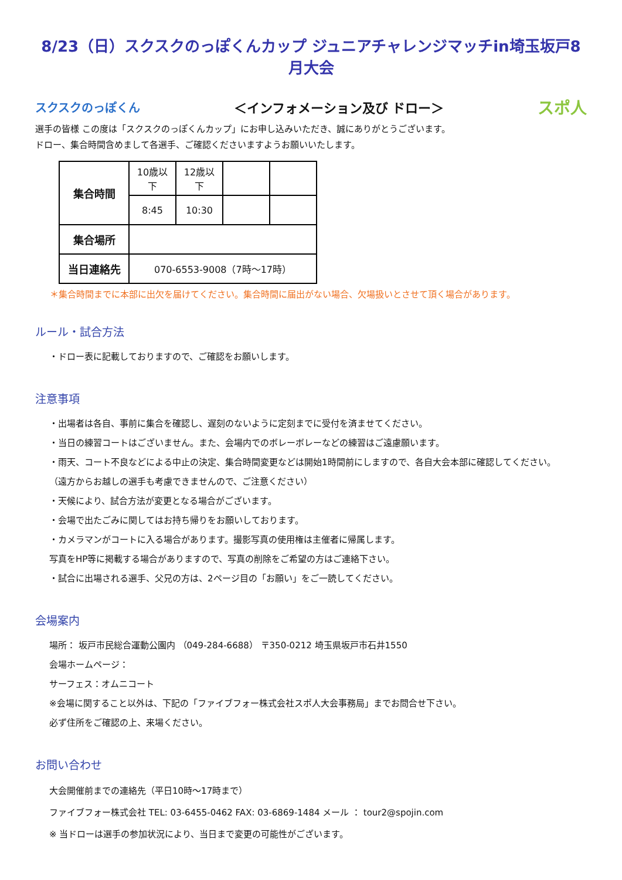8/23（日）スクスクのっぽくんカップ ジュニアチャレンジマッチin埼玉坂戸8月大会
スクスクのっぽくん ＜インフォメーション及び ドロー＞ スポ人
選手の皆様 この度は「スクスクのっぽくんカップ」にお申し込みいただき、誠にありがとうございます。
ドロー、集合時間含めまして各選手、ご確認くださいますようお願いいたします。
| 集合時間 | 10歳以下 | 12歳以下 | | |
| | 8:45 | 10:30 | | |
| 集合場所 | | | | |
| 当日連絡先 | 070-6553-9008（7時～17時） | | | |
＊集合時間までに本部に出欠を届けてください。集合時間に届出がない場合、欠場扱いとさせて頂く場合があります。
ルール・試合方法
・ドロー表に記載しておりますので、ご確認をお願いします。
注意事項
・出場者は各自、事前に集合を確認し、遅刻のないように定刻までに受付を済ませてください。
・当日の練習コートはございません。また、会場内でのボレーボレーなどの練習はご遠慮願います。
・雨天、コート不良などによる中止の決定、集合時間変更などは開始1時間前にしますので、各自大会本部に確認してください。
（遠方からお越しの選手も考慮できませんので、ご注意ください）
・天候により、試合方法が変更となる場合がございます。
・会場で出たごみに関してはお持ち帰りをお願いしております。
・カメラマンがコートに入る場合があります。撮影写真の使用権は主催者に帰属します。
写真をHP等に掲載する場合がありますので、写真の削除をご希望の方はご連絡下さい。
・試合に出場される選手、父兄の方は、2ページ目の「お願い」をご一読してください。
会場案内
場所： 坂戸市民総合運動公園内 （049-284-6688） 〒350-0212 埼玉県坂戸市石井1550
会場ホームページ：
サーフェス：オムニコート
※会場に関すること以外は、下記の「ファイブフォー株式会社スポ人大会事務局」までお問合せ下さい。
必ず住所をご確認の上、来場ください。
お問い合わせ
大会開催前までの連絡先（平日10時～17時まで）
ファイブフォー株式会社 TEL: 03-6455-0462 FAX: 03-6869-1484 メール ： tour2@spojin.com
※ 当ドローは選手の参加状況により、当日まで変更の可能性がございます。